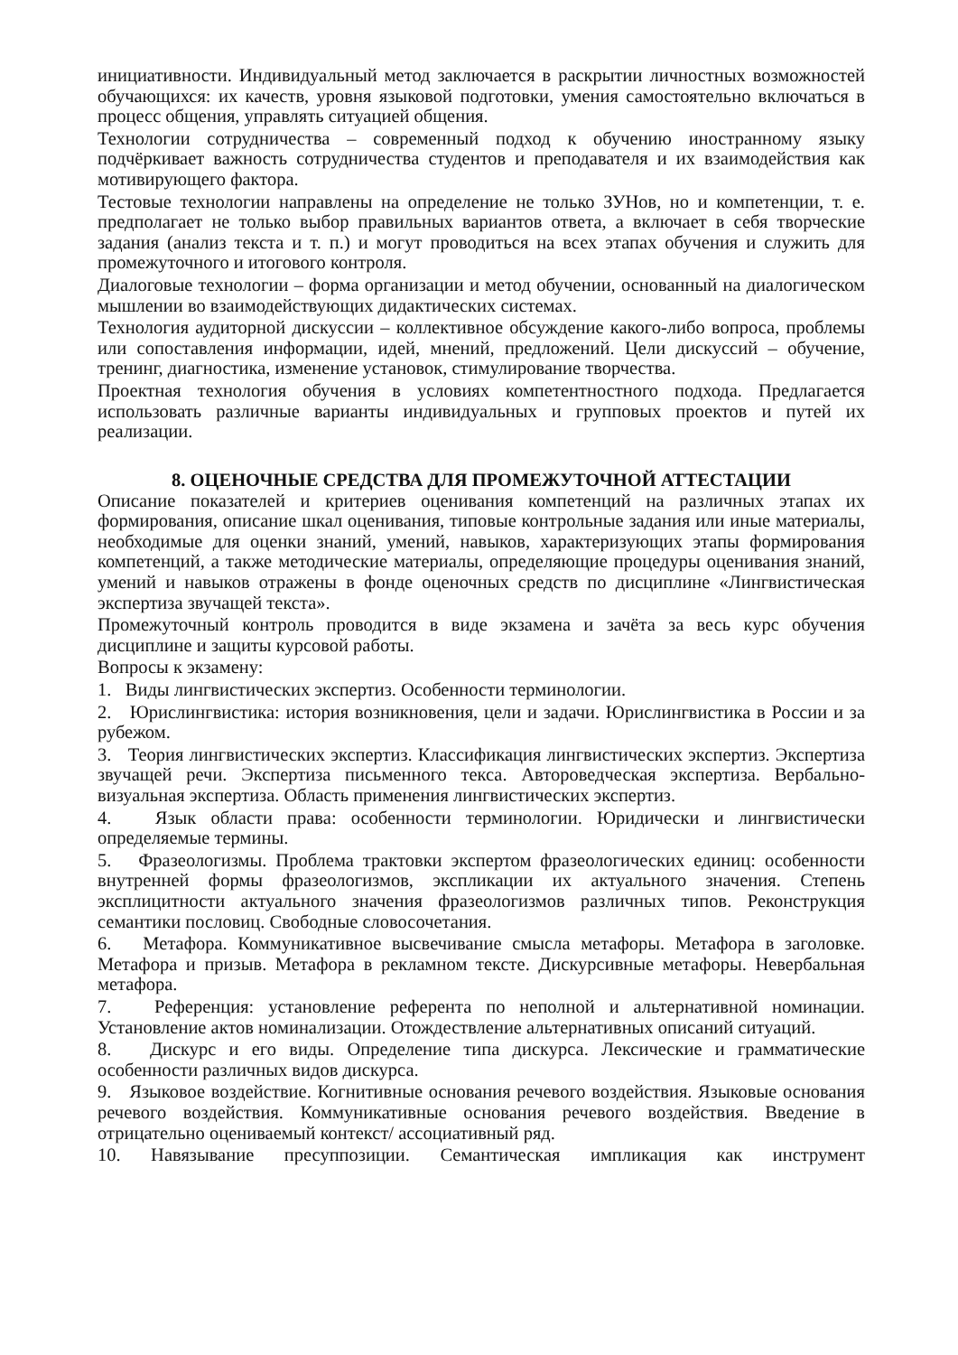инициативности. Индивидуальный метод заключается в раскрытии личностных возможностей обучающихся: их качеств, уровня языковой подготовки, умения самостоятельно включаться в процесс общения, управлять ситуацией общения.
Технологии сотрудничества – современный подход к обучению иностранному языку подчёркивает важность сотрудничества студентов и преподавателя и их взаимодействия как мотивирующего фактора.
Тестовые технологии направлены на определение не только ЗУНов, но и компетенции, т. е. предполагает не только выбор правильных вариантов ответа, а включает в себя творческие задания (анализ текста и т. п.) и могут проводиться на всех этапах обучения и служить для промежуточного и итогового контроля.
Диалоговые технологии – форма организации и метод обучении, основанный на диалогическом мышлении во взаимодействующих дидактических системах.
Технология аудиторной дискуссии – коллективное обсуждение какого-либо вопроса, проблемы или сопоставления информации, идей, мнений, предложений. Цели дискуссий – обучение, тренинг, диагностика, изменение установок, стимулирование творчества.
Проектная технология обучения в условиях компетентностного подхода. Предлагается использовать различные варианты индивидуальных и групповых проектов и путей их реализации.
8. ОЦЕНОЧНЫЕ СРЕДСТВА ДЛЯ ПРОМЕЖУТОЧНОЙ АТТЕСТАЦИИ
Описание показателей и критериев оценивания компетенций на различных этапах их формирования, описание шкал оценивания, типовые контрольные задания или иные материалы, необходимые для оценки знаний, умений, навыков, характеризующих этапы формирования компетенций, а также методические материалы, определяющие процедуры оценивания знаний, умений и навыков отражены в фонде оценочных средств по дисциплине «Лингвистическая экспертиза звучащей текста».
Промежуточный контроль проводится в виде экзамена и зачёта за весь курс обучения дисциплине и защиты курсовой работы.
Вопросы к экзамену:
1. Виды лингвистических экспертиз. Особенности терминологии.
2. Юрислингвистика: история возникновения, цели и задачи. Юрислингвистика в России и за рубежом.
3. Теория лингвистических экспертиз. Классификация лингвистических экспертиз. Экспертиза звучащей речи. Экспертиза письменного текса. Автороведческая экспертиза. Вербально-визуальная экспертиза. Область применения лингвистических экспертиз.
4. Язык области права: особенности терминологии. Юридически и лингвистически определяемые термины.
5. Фразеологизмы. Проблема трактовки экспертом фразеологических единиц: особенности внутренней формы фразеологизмов, экспликации их актуального значения. Степень эксплицитности актуального значения фразеологизмов различных типов. Реконструкция семантики пословиц. Свободные словосочетания.
6. Метафора. Коммуникативное высвечивание смысла метафоры. Метафора в заголовке. Метафора и призыв. Метафора в рекламном тексте. Дискурсивные метафоры. Невербальная метафора.
7. Референция: установление референта по неполной и альтернативной номинации. Установление актов номинализации. Отождествление альтернативных описаний ситуаций.
8. Дискурс и его виды. Определение типа дискурса. Лексические и грамматические особенности различных видов дискурса.
9. Языковое воздействие. Когнитивные основания речевого воздействия. Языковые основания речевого воздействия. Коммуникативные основания речевого воздействия. Введение в отрицательно оцениваемый контекст/ ассоциативный ряд.
10. Навязывание пресуппозиции. Семантическая импликация как инструмент